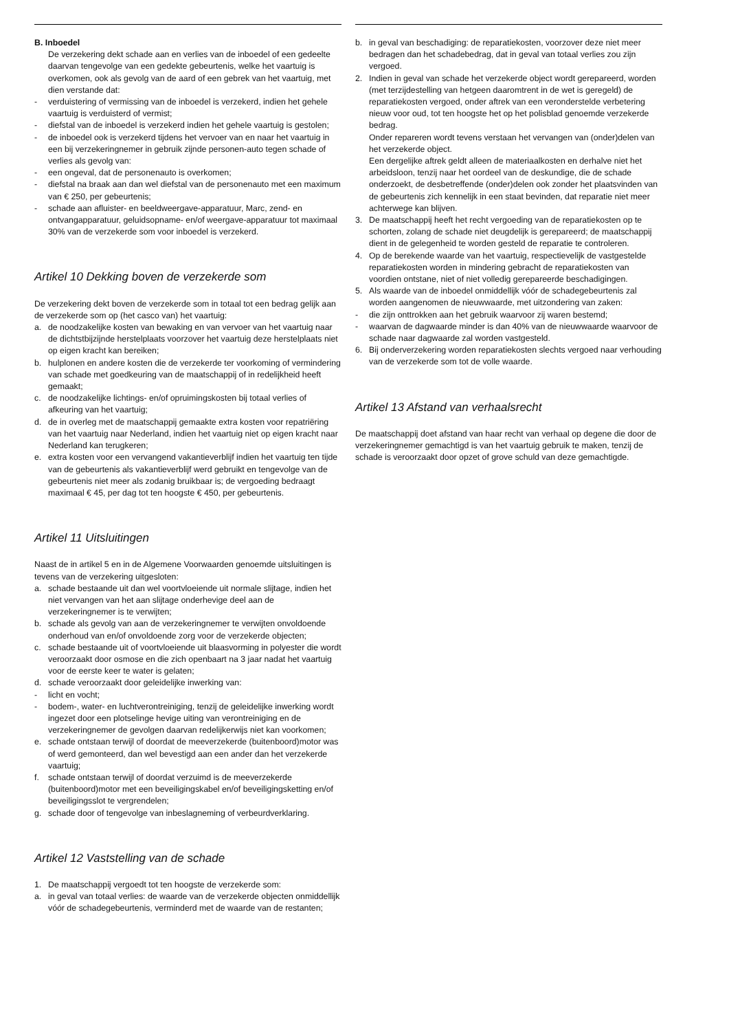B. Inboedel
De verzekering dekt schade aan en verlies van de inboedel of een gedeelte daarvan tengevolge van een gedekte gebeurtenis, welke het vaartuig is overkomen, ook als gevolg van de aard of een gebrek van het vaartuig, met dien verstande dat:
- verduistering of vermissing van de inboedel is verzekerd, indien het gehele vaartuig is verduisterd of vermist;
- diefstal van de inboedel is verzekerd indien het gehele vaartuig is gestolen;
- de inboedel ook is verzekerd tijdens het vervoer van en naar het vaartuig in een bij verzekeringnemer in gebruik zijnde personen-auto tegen schade of verlies als gevolg van:
- een ongeval, dat de personenauto is overkomen;
- diefstal na braak aan dan wel diefstal van de personenauto met een maximum van € 250, per gebeurtenis;
- schade aan afluister- en beeldweergave-apparatuur, Marc, zend- en ontvangapparatuur, geluidsopname- en/of weergave-apparatuur tot maximaal 30% van de verzekerde som voor inboedel is verzekerd.
Artikel 10 Dekking boven de verzekerde som
De verzekering dekt boven de verzekerde som in totaal tot een bedrag gelijk aan de verzekerde som op (het casco van) het vaartuig:
a. de noodzakelijke kosten van bewaking en van vervoer van het vaartuig naar de dichtstbijzijnde herstelplaats voorzover het vaartuig deze herstelplaats niet op eigen kracht kan bereiken;
b. hulplonen en andere kosten die de verzekerde ter voorkoming of vermindering van schade met goedkeuring van de maatschappij of in redelijkheid heeft gemaakt;
c. de noodzakelijke lichtings- en/of opruimingskosten bij totaal verlies of afkeuring van het vaartuig;
d. de in overleg met de maatschappij gemaakte extra kosten voor repatriëring van het vaartuig naar Nederland, indien het vaartuig niet op eigen kracht naar Nederland kan terugkeren;
e. extra kosten voor een vervangend vakantieverblijf indien het vaartuig ten tijde van de gebeurtenis als vakantieverblijf werd gebruikt en tengevolge van de gebeurtenis niet meer als zodanig bruikbaar is; de vergoeding bedraagt maximaal € 45, per dag tot ten hoogste € 450, per gebeurtenis.
Artikel 11 Uitsluitingen
Naast de in artikel 5 en in de Algemene Voorwaarden genoemde uitsluitingen is tevens van de verzekering uitgesloten:
a. schade bestaande uit dan wel voortvloeiende uit normale slijtage, indien het niet vervangen van het aan slijtage onderhevige deel aan de verzekeringnemer is te verwijten;
b. schade als gevolg van aan de verzekeringnemer te verwijten onvoldoende onderhoud van en/of onvoldoende zorg voor de verzekerde objecten;
c. schade bestaande uit of voortvloeiende uit blaasvorming in polyester die wordt veroorzaakt door osmose en die zich openbaart na 3 jaar nadat het vaartuig voor de eerste keer te water is gelaten;
d. schade veroorzaakt door geleidelijke inwerking van:
- licht en vocht;
- bodem-, water- en luchtverontreiniging, tenzij de geleidelijke inwerking wordt ingezet door een plotselinge hevige uiting van verontreiniging en de verzekeringnemer de gevolgen daarvan redelijkerwijs niet kan voorkomen;
e. schade ontstaan terwijl of doordat de meeverzekerde (buitenboord)motor was of werd gemonteerd, dan wel bevestigd aan een ander dan het verzekerde vaartuig;
f. schade ontstaan terwijl of doordat verzuimd is de meeverzekerde (buitenboord)motor met een beveiligingskabel en/of beveiligingsketting en/of beveiligingsslot te vergrendelen;
g. schade door of tengevolge van inbeslagneming of verbeurdverklaring.
Artikel 12 Vaststelling van de schade
1. De maatschappij vergoedt tot ten hoogste de verzekerde som:
a. in geval van totaal verlies: de waarde van de verzekerde objecten onmiddellijk vóór de schadegebeurtenis, verminderd met de waarde van de restanten;
b. in geval van beschadiging: de reparatiekosten, voorzover deze niet meer bedragen dan het schadebedrag, dat in geval van totaal verlies zou zijn vergoed.
2. Indien in geval van schade het verzekerde object wordt gerepareerd, worden (met terzijdestelling van hetgeen daaromtrent in de wet is geregeld) de reparatiekosten vergoed, onder aftrek van een veronderstelde verbetering nieuw voor oud, tot ten hoogste het op het polisblad genoemde verzekerde bedrag.
Onder repareren wordt tevens verstaan het vervangen van (onder)delen van het verzekerde object.
Een dergelijke aftrek geldt alleen de materiaalkosten en derhalve niet het arbeidsloon, tenzij naar het oordeel van de deskundige, die de schade onderzoekt, de desbetreffende (onder)delen ook zonder het plaatsvinden van de gebeurtenis zich kennelijk in een staat bevinden, dat reparatie niet meer achterwege kan blijven.
3. De maatschappij heeft het recht vergoeding van de reparatiekosten op te schorten, zolang de schade niet deugdelijk is gerepareerd; de maatschappij dient in de gelegenheid te worden gesteld de reparatie te controleren.
4. Op de berekende waarde van het vaartuig, respectievelijk de vastgestelde reparatiekosten worden in mindering gebracht de reparatiekosten van voordien ontstane, niet of niet volledig gerepareerde beschadigingen.
5. Als waarde van de inboedel onmiddellijk vóór de schadegebeurtenis zal worden aangenomen de nieuwwaarde, met uitzondering van zaken:
- die zijn onttrokken aan het gebruik waarvoor zij waren bestemd;
- waarvan de dagwaarde minder is dan 40% van de nieuwwaarde waarvoor de schade naar dagwaarde zal worden vastgesteld.
6. Bij onderverzekering worden reparatiekosten slechts vergoed naar verhouding van de verzekerde som tot de volle waarde.
Artikel 13 Afstand van verhaalsrecht
De maatschappij doet afstand van haar recht van verhaal op degene die door de verzekeringnemer gemachtigd is van het vaartuig gebruik te maken, tenzij de schade is veroorzaakt door opzet of grove schuld van deze gemachtigde.